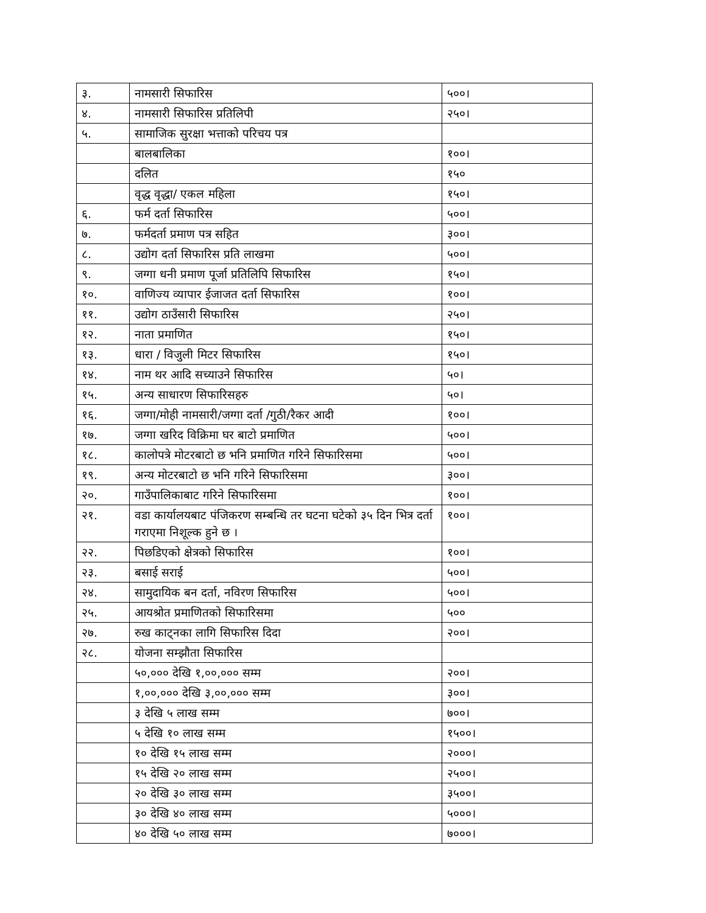| ३. | नामसारी सिफारिस | ५००। |
| ४. | नामसारी सिफारिस प्रतिलिपी | २५०। |
| ५. | सामाजिक सुरक्षा भत्ताको परिचय पत्र | |
| | बालबालिका | १००। |
| | दलित | १५० |
| | वृद्ध वृद्धा/ एकल महिला | १५०। |
| ६. | फर्म दर्ता सिफारिस | ५००। |
| ७. | फर्मदर्ता प्रमाण पत्र सहित | ३००। |
| ८. | उद्योग दर्ता सिफारिस प्रति लाखमा | ५००। |
| ९. | जग्गा धनी प्रमाण पूर्जा प्रतिलिपि सिफारिस | १५०। |
| १०. | वाणिज्य व्यापार ईजाजत दर्ता सिफारिस | १००। |
| ११. | उद्योग ठाउँसारी सिफारिस | २५०। |
| १२. | नाता प्रमाणित | १५०। |
| १३. | धारा / विजुली मिटर सिफारिस | १५०। |
| १४. | नाम थर आदि सच्याउने सिफारिस | ५०। |
| १५. | अन्य साधारण सिफारिसहरु | ५०। |
| १६. | जग्गा/मोही नामसारी/जग्गा दर्ता /गुठी/रैकर आदी | १००। |
| १७. | जग्गा खरिद विक्रिमा घर बाटो प्रमाणित | ५००। |
| १८. | कालोपत्रे मोटरबाटो छ भनि प्रमाणित गरिने सिफारिसमा | ५००। |
| १९. | अन्य मोटरबाटो छ भनि गरिने सिफारिसमा | ३००। |
| २०. | गाउँपालिकाबाट गरिने सिफारिसमा | १००। |
| २१. | वडा कार्यालयबाट पंजिकरण सम्बन्धि तर घटना घटेको ३५ दिन भित्र दर्ता गराएमा निशूल्क हुने छ । | १००। |
| २२. | पिछडिएको क्षेत्रको सिफारिस | १००। |
| २३. | बसाई सराई | ५००। |
| २४. | सामुदायिक बन दर्ता, नविरण सिफारिस | ५००। |
| २५. | आयश्रोत प्रमाणितको सिफारिसमा | ५०० |
| २७. | रुख काट्नका लागि सिफारिस दिदा | २००। |
| २८. | योजना सम्झौता सिफारिस | |
| | ५०,००० देखि १,००,००० सम्म | २००। |
| | १,००,००० देखि ३,००,००० सम्म | ३००। |
| | ३ देखि ५ लाख सम्म | ७००। |
| | ५ देखि १० लाख सम्म | १५००। |
| | १० देखि १५ लाख सम्म | २०००। |
| | १५ देखि २० लाख सम्म | २५००। |
| | २० देखि ३० लाख सम्म | ३५००। |
| | ३० देखि ४० लाख सम्म | ५०००। |
| | ४० देखि ५० लाख सम्म | ७०००। |